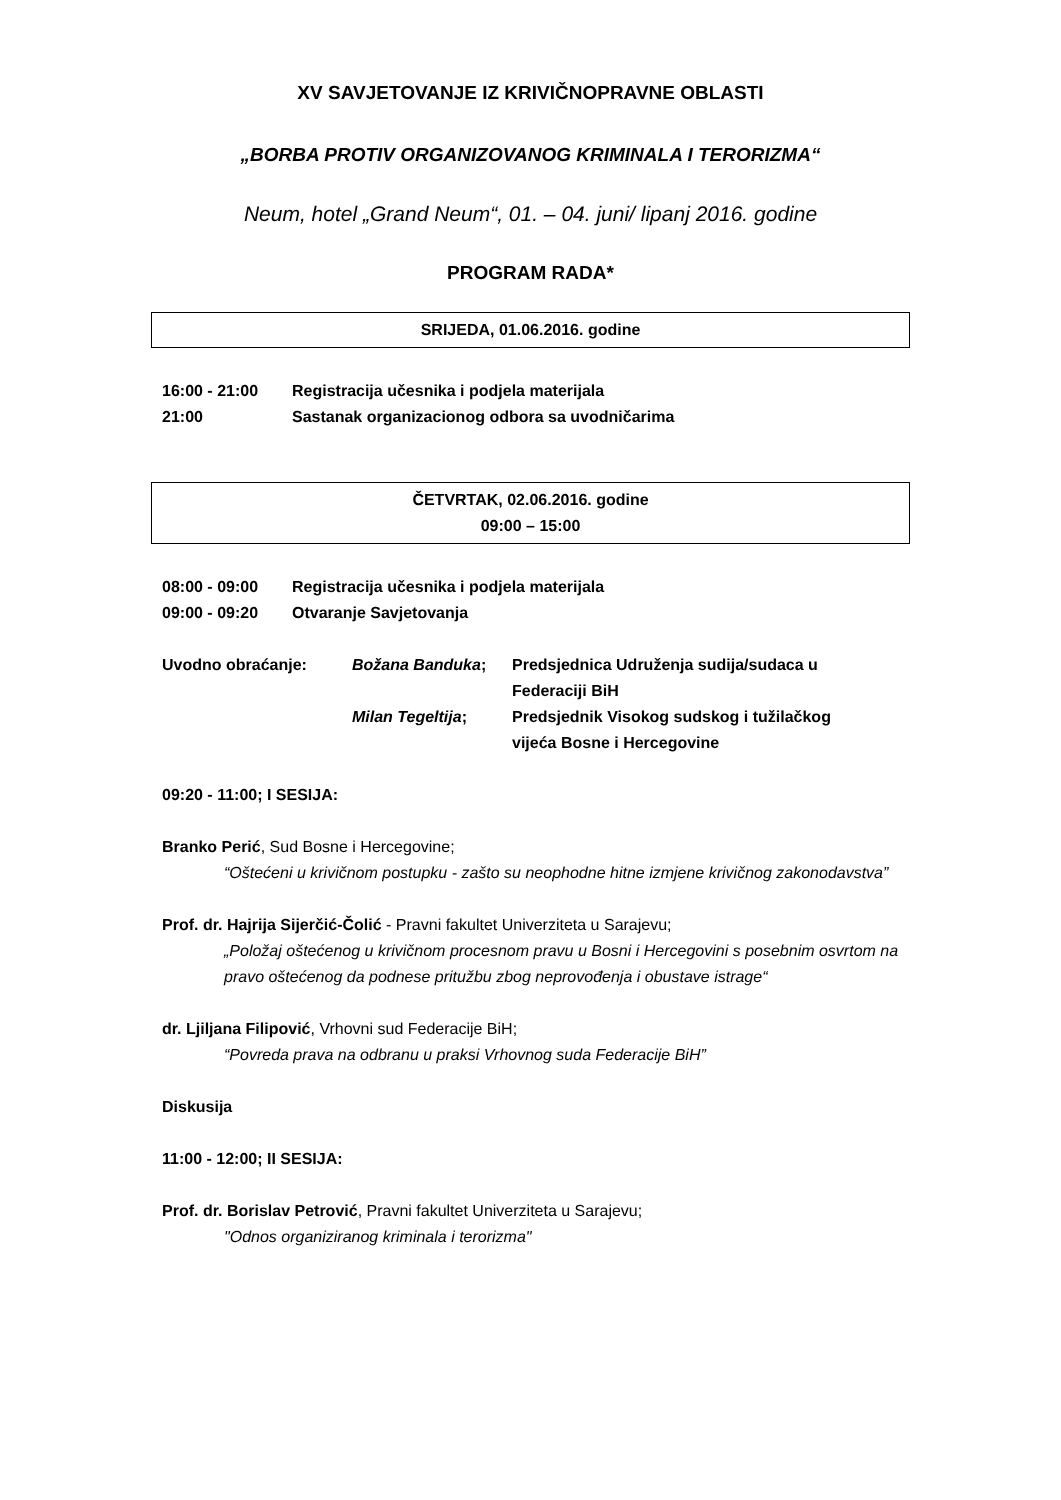XV SAVJETOVANJE IZ KRIVIČNOPRAVNE OBLASTI
„BORBA PROTIV ORGANIZOVANOG KRIMINALA I TERORIZMA“
Neum, hotel „Grand Neum“, 01. – 04. juni/ lipanj 2016. godine
PROGRAM RADA*
SRIJEDA, 01.06.2016. godine
16:00 - 21:00 Registracija učesnika i podjela materijala
21:00 Sastanak organizacionog odbora sa uvodničarima
ČETVRTAK, 02.06.2016. godine
09:00 – 15:00
08:00 - 09:00 Registracija učesnika i podjela materijala
09:00 - 09:20 Otvaranje Savjetovanja
Uvodno obraćanje: Božana Banduka; Predsjednica Udruženja sudija/sudaca u
Federaciji BiH
Milan Tegeltija; Predsjednik Visokog sudskog i tužilačkog
vijeća Bosne i Hercegovine
09:20 - 11:00; I SESIJA:
Branko Perić, Sud Bosne i Hercegovine;
“Oštećeni u krivičnom postupku - zašto su neophodne hitne izmjene krivičnog zakonodavstva”
Prof. dr. Hajrija Sijerčić-Čolić - Pravni fakultet Univerziteta u Sarajevu;
„Položaj oštećenog u krivičnom procesnom pravu u Bosni i Hercegovini s posebnim osvrtom na pravo oštećenog da podnese pritužbu zbog neprovođenja i obustave istrage“
dr. Ljiljana Filipović, Vrhovni sud Federacije BiH;
“Povreda prava na odbranu u praksi Vrhovnog suda Federacije BiH”
Diskusija
11:00 - 12:00; II SESIJA:
Prof. dr. Borislav Petrović, Pravni fakultet Univerziteta u Sarajevu;
"Odnos organiziranog kriminala i terorizma"